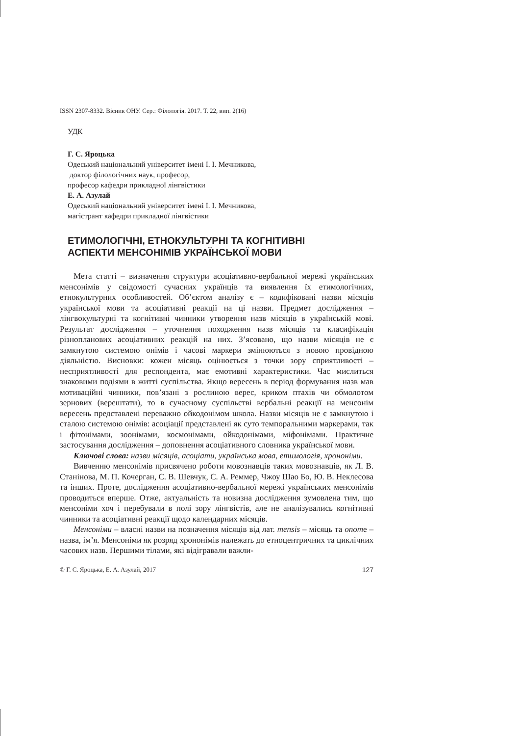ISSN 2307-8332. Вісник ОНУ. Сер.: Філологія. 2017. Т. 22, вип. 2(16)
УДК
Г. С. Яроцька
Одеський національний університет імені І. І. Мечникова,
доктор філологічних наук, професор,
професор кафедри прикладної лінгвістики
Е. А. Азулай
Одеський національний університет імені І. І. Мечникова,
магістрант кафедри прикладної лінгвістики
ЕТИМОЛОГІЧНІ, ЕТНОКУЛЬТУРНІ ТА КОГНІТИВНІ
АСПЕКТИ МЕНСОНІМІВ УКРАЇНСЬКОЇ МОВИ
Мета статті – визначення структури асоціативно-вербальної мережі українських менсонімів у свідомості сучасних українців та виявлення їх етимологічних, етнокультурних особливостей. Об’єктом аналізу є – кодифіковані назви місяців української мови та асоціативні реакції на ці назви. Предмет дослідження – лінгвокультурні та когнітивні чинники утворення назв місяців в українській мові. Результат дослідження – уточнення походження назв місяців та класифікація різнопланових асоціативних реакцій на них. З’ясовано, що назви місяців не є замкнутою системою онімів і часові маркери змінюються з новою провідною діяльністю. Висновки: кожен місяць оцінюється з точки зору сприятливості – несприятливості для респондента, має емотивні характеристики. Час мислиться знаковими подіями в житті суспільства. Якщо вересень в період формування назв мав мотиваційні чинники, пов’язані з рослиною верес, криком птахів чи обмолотом зернових (верештати), то в сучасному суспільстві вербальні реакції на менсонім вересень представлені переважно ойкодонімом школа. Назви місяців не є замкнутою і сталою системою онімів: асоціації представлені як суто темпоральними маркерами, так і фітонімами, зоонімами, космонімами, ойкодонімами, міфонімами. Практичне застосування дослідження – доповнення асоціативного словника української мови.
Ключові слова: назви місяців, асоціати, українська мова, етимологія, хрононіми.
Вивченню менсонімів присвячено роботи мовознавців таких мовознавців, як Л. В. Станінова, М. П. Кочерган, С. В. Шевчук, С. А. Реммер, Чжоу Шао Бо, Ю. В. Неклесова та інших. Проте, дослідження асоціативно-вербальної мережі українських менсонімів проводиться вперше. Отже, актуальність та новизна дослідження зумовлена тим, що менсоніми хоч і перебували в полі зору лінгвістів, але не аналізувались когнітивні чинники та асоціативні реакції щодо календарних місяців.
Менсоніми – власні назви на позначення місяців від лат. mensis – місяць та onome – назва, ім’я. Менсоніми як розряд хрононімів належать до етноцентричних та циклічних часових назв. Першими тілами, які відігравали важли-
© Г. С. Яроцька, Е. А. Азулай, 2017 127